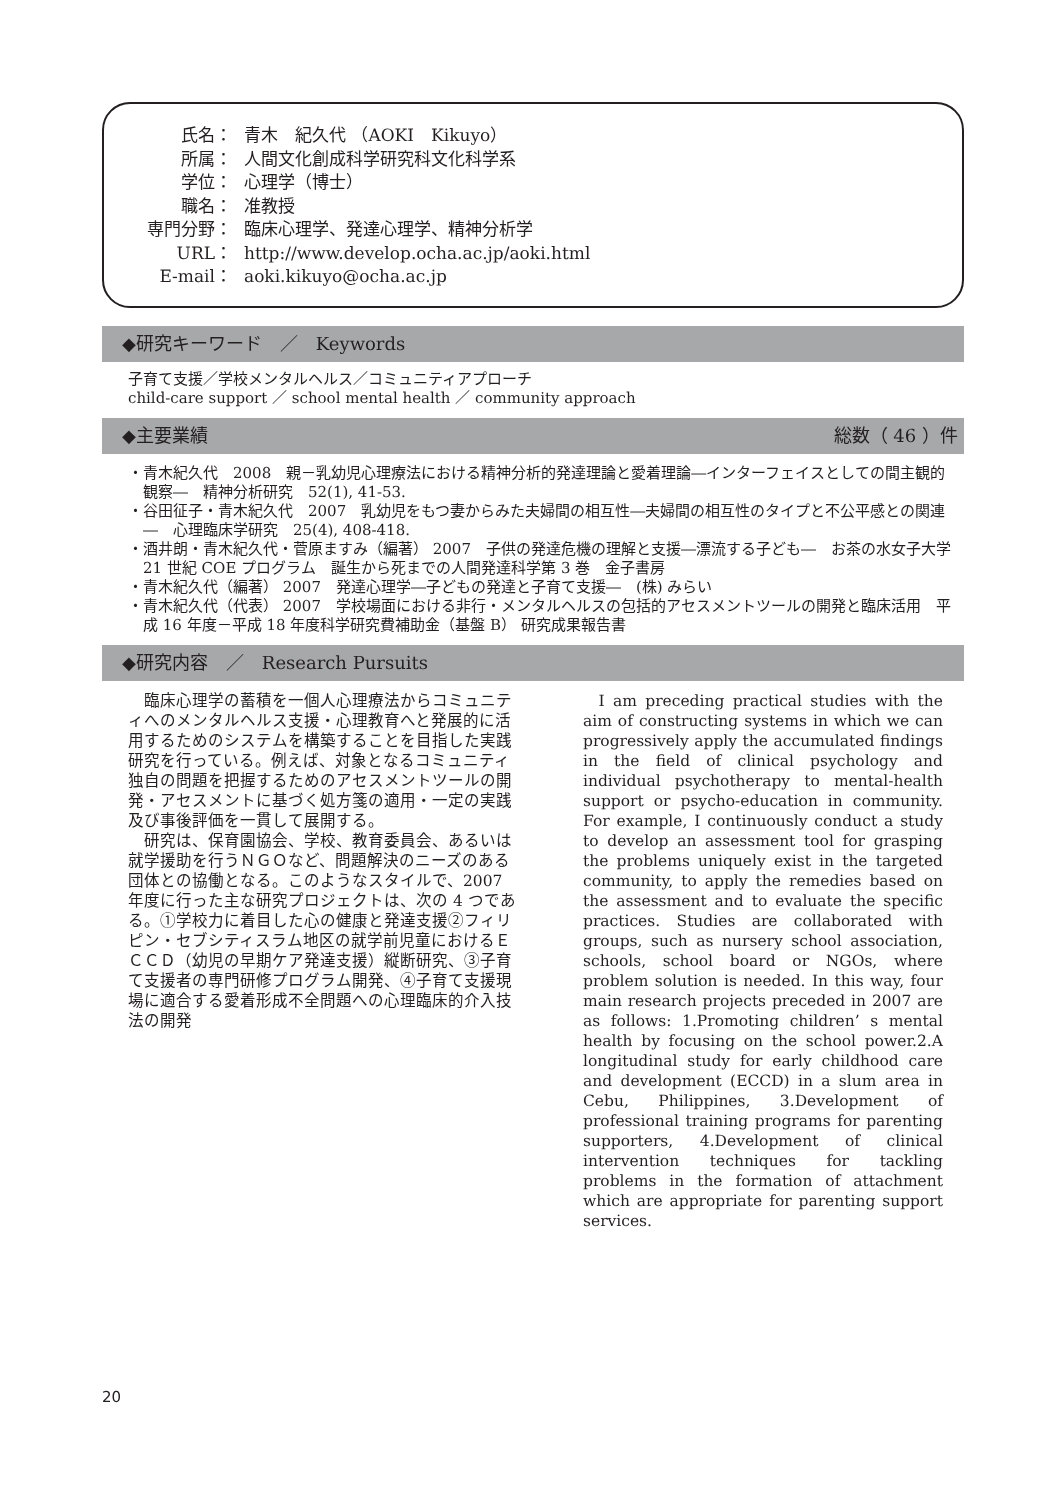氏名： 青木　紀久代 （AOKI　Kikuyo）
所属： 人間文化創成科学研究科文化科学系
学位： 心理学（博士）
職名： 准教授
専門分野： 臨床心理学、発達心理学、精神分析学
URL： http://www.develop.ocha.ac.jp/aoki.html
E-mail： aoki.kikuyo@ocha.ac.jp
◆研究キーワード　／　Keywords
子育て支援／学校メンタルヘルス／コミュニティアプローチ
child-care support ／ school mental health ／ community approach
◆主要業績 総数（ 46 ）件
・青木紀久代　2008　親－乳幼児心理療法における精神分析的発達理論と愛着理論―インターフェイスとしての間主観的観察―　精神分析研究　52(1), 41-53.
・谷田征子・青木紀久代　2007　乳幼児をもつ妻からみた夫婦間の相互性―夫婦間の相互性のタイプと不公平感との関連―　心理臨床学研究　25(4), 408-418.
・酒井朗・青木紀久代・菅原ますみ（編著） 2007　子供の発達危機の理解と支援―漂流する子ども―　お茶の水女子大学 21 世紀 COE プログラム　誕生から死までの人間発達科学第 3 巻　金子書房
・青木紀久代（編著） 2007　発達心理学―子どもの発達と子育て支援―　(株) みらい
・青木紀久代（代表） 2007　学校場面における非行・メンタルヘルスの包括的アセスメントツールの開発と臨床活用　平成 16 年度－平成 18 年度科学研究費補助金（基盤 B） 研究成果報告書
◆研究内容　／　Research Pursuits
臨床心理学の蓄積を一個人心理療法からコミュニティへのメンタルヘルス支援・心理教育へと発展的に活用するためのシステムを構築することを目指した実践研究を行っている。例えば、対象となるコミュニティ独自の問題を把握するためのアセスメントツールの開発・アセスメントに基づく処方箋の適用・一定の実践及び事後評価を一貫して展開する。
研究は、保育園協会、学校、教育委員会、あるいは就学援助を行うＮＧＯなど、問題解決のニーズのある団体との協働となる。このようなスタイルで、2007 年度に行った主な研究プロジェクトは、次の 4 つである。①学校力に着目した心の健康と発達支援②フィリピン・セブシティスラム地区の就学前児童におけるＥＣＣＤ（幼児の早期ケア発達支援）縦断研究、③子育て支援者の専門研修プログラム開発、④子育て支援現場に適合する愛着形成不全問題への心理臨床的介入技法の開発
I am preceding practical studies with the aim of constructing systems in which we can progressively apply the accumulated findings in the field of clinical psychology and individual psychotherapy to mental-health support or psycho-education in community. For example, I continuously conduct a study to develop an assessment tool for grasping the problems uniquely exist in the targeted community, to apply the remedies based on the assessment and to evaluate the specific practices. Studies are collaborated with groups, such as nursery school association, schools, school board or NGOs, where problem solution is needed. In this way, four main research projects preceded in 2007 are as follows: 1.Promoting children’ s mental health by focusing on the school power.2.A longitudinal study for early childhood care and development (ECCD) in a slum area in Cebu, Philippines, 3.Development of professional training programs for parenting supporters, 4.Development of clinical intervention techniques for tackling problems in the formation of attachment which are appropriate for parenting support services.
20